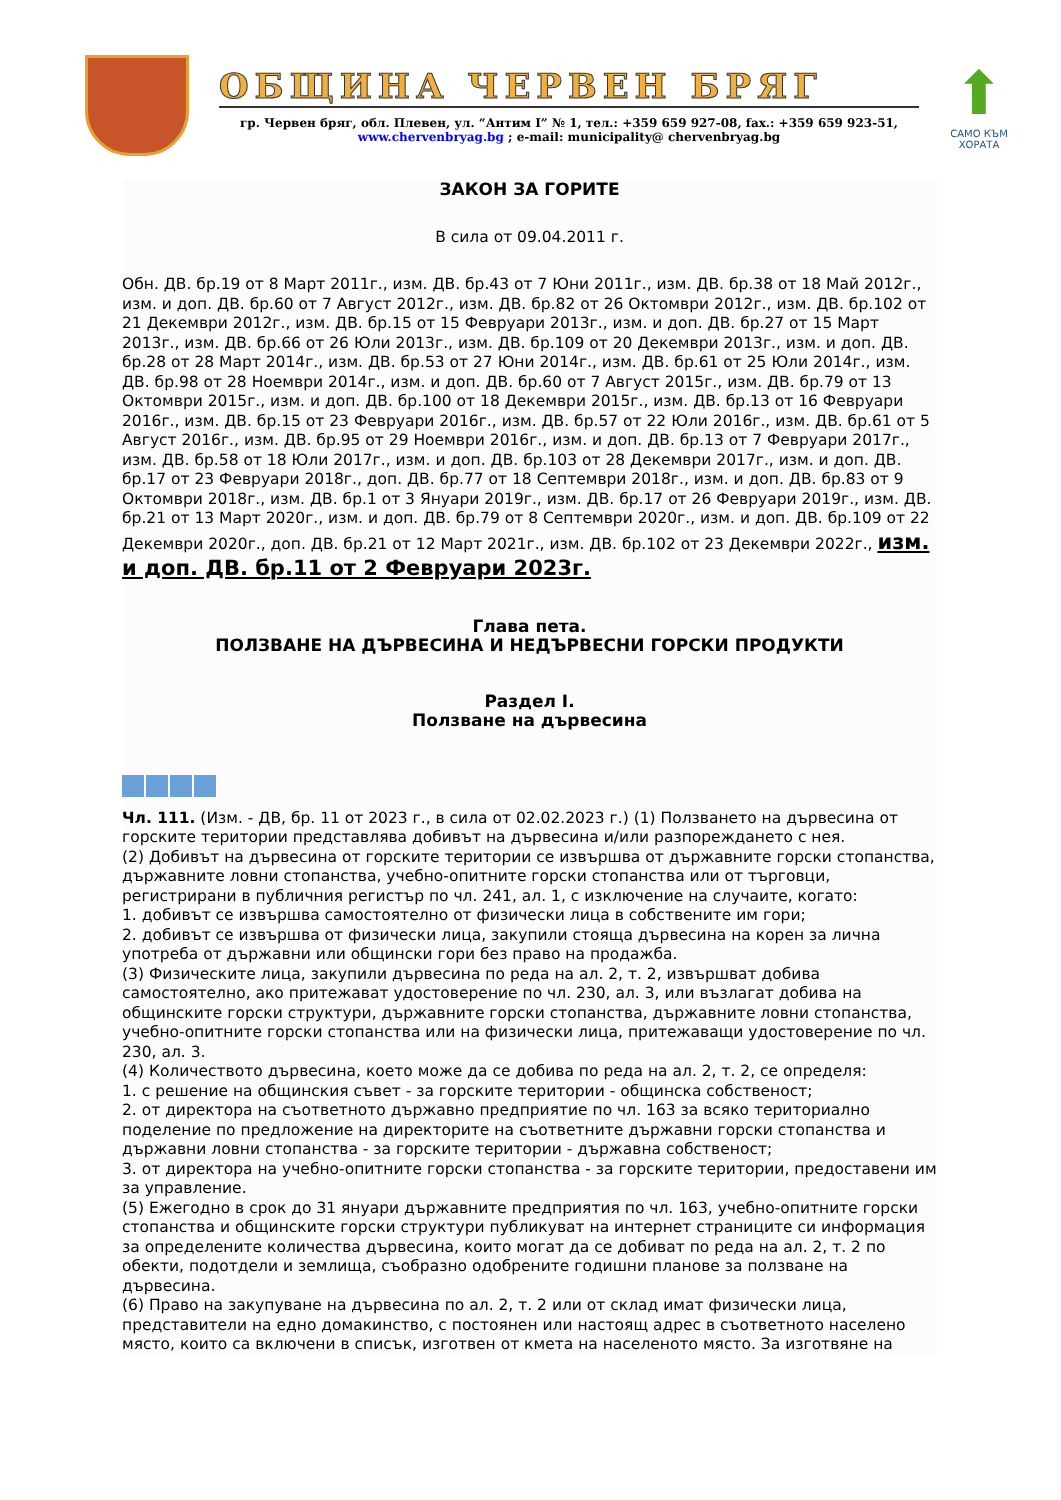ОБЩИНА ЧЕРВЕН БРЯГ
гр. Червен бряг, обл. Плевен, ул. “Антим I” № 1, тел.: +359 659 927-08, fax.: +359 659 923-51,
www.chervenbryag.bg ; e-mail: municipality@ chervenbryag.bg
⬆
САМО КЪМ ХОРАТА
ЗАКОН ЗА ГОРИТЕ
В сила от 09.04.2011 г.
Обн. ДВ. бр.19 от 8 Март 2011г., изм. ДВ. бр.43 от 7 Юни 2011г., изм. ДВ. бр.38 от 18 Май 2012г., изм. и доп. ДВ. бр.60 от 7 Август 2012г., изм. ДВ. бр.82 от 26 Октомври 2012г., изм. ДВ. бр.102 от 21 Декември 2012г., изм. ДВ. бр.15 от 15 Февруари 2013г., изм. и доп. ДВ. бр.27 от 15 Март 2013г., изм. ДВ. бр.66 от 26 Юли 2013г., изм. ДВ. бр.109 от 20 Декември 2013г., изм. и доп. ДВ. бр.28 от 28 Март 2014г., изм. ДВ. бр.53 от 27 Юни 2014г., изм. ДВ. бр.61 от 25 Юли 2014г., изм. ДВ. бр.98 от 28 Ноември 2014г., изм. и доп. ДВ. бр.60 от 7 Август 2015г., изм. ДВ. бр.79 от 13 Октомври 2015г., изм. и доп. ДВ. бр.100 от 18 Декември 2015г., изм. ДВ. бр.13 от 16 Февруари 2016г., изм. ДВ. бр.15 от 23 Февруари 2016г., изм. ДВ. бр.57 от 22 Юли 2016г., изм. ДВ. бр.61 от 5 Август 2016г., изм. ДВ. бр.95 от 29 Ноември 2016г., изм. и доп. ДВ. бр.13 от 7 Февруари 2017г., изм. ДВ. бр.58 от 18 Юли 2017г., изм. и доп. ДВ. бр.103 от 28 Декември 2017г., изм. и доп. ДВ. бр.17 от 23 Февруари 2018г., доп. ДВ. бр.77 от 18 Септември 2018г., изм. и доп. ДВ. бр.83 от 9 Октомври 2018г., изм. ДВ. бр.1 от 3 Януари 2019г., изм. ДВ. бр.17 от 26 Февруари 2019г., изм. ДВ. бр.21 от 13 Март 2020г., изм. и доп. ДВ. бр.79 от 8 Септември 2020г., изм. и доп. ДВ. бр.109 от 22 Декември 2020г., доп. ДВ. бр.21 от 12 Март 2021г., изм. ДВ. бр.102 от 23 Декември 2022г., изм. и доп. ДВ. бр.11 от 2 Февруари 2023г.
Глава пета.
ПОЛЗВАНЕ НА ДЪРВЕСИНА И НЕДЪРВЕСНИ ГОРСКИ ПРОДУКТИ
Раздел I.
Ползване на дървесина
Чл. 111. (Изм. - ДВ, бр. 11 от 2023 г., в сила от 02.02.2023 г.) (1) Ползването на дървесина от горските територии представлява добивът на дървесина и/или разпореждането с нея.
(2) Добивът на дървесина от горските територии се извършва от държавните горски стопанства, държавните ловни стопанства, учебно-опитните горски стопанства или от търговци, регистрирани в публичния регистър по чл. 241, ал. 1, с изключение на случаите, когато:
1. добивът се извършва самостоятелно от физически лица в собствените им гори;
2. добивът се извършва от физически лица, закупили стояща дървесина на корен за лична употреба от държавни или общински гори без право на продажба.
(3) Физическите лица, закупили дървесина по реда на ал. 2, т. 2, извършват добива самостоятелно, ако притежават удостоверение по чл. 230, ал. 3, или възлагат добива на общинските горски структури, държавните горски стопанства, държавните ловни стопанства, учебно-опитните горски стопанства или на физически лица, притежаващи удостоверение по чл. 230, ал. 3.
(4) Количеството дървесина, което може да се добива по реда на ал. 2, т. 2, се определя:
1. с решение на общинския съвет - за горските територии - общинска собственост;
2. от директора на съответното държавно предприятие по чл. 163 за всяко териториално поделение по предложение на директорите на съответните държавни горски стопанства и държавни ловни стопанства - за горските територии - държавна собственост;
3. от директора на учебно-опитните горски стопанства - за горските територии, предоставени им за управление.
(5) Ежегодно в срок до 31 януари държавните предприятия по чл. 163, учебно-опитните горски стопанства и общинските горски структури публикуват на интернет страниците си информация за определените количества дървесина, които могат да се добиват по реда на ал. 2, т. 2 по обекти, подотдели и землища, съобразно одобрените годишни планове за ползване на дървесина.
(6) Право на закупуване на дървесина по ал. 2, т. 2 или от склад имат физически лица, представители на едно домакинство, с постоянен или настоящ адрес в съответното населено място, които са включени в списък, изготвен от кмета на населеното място. За изготвяне на